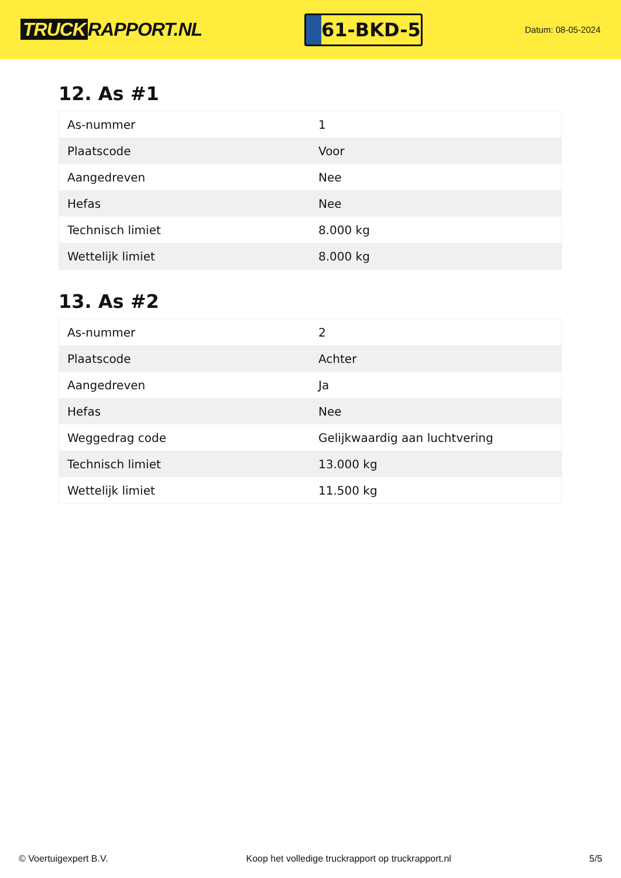TRUCK RAPPORT.NL
61-BKD-5
Datum: 08-05-2024
12. As #1
| As-nummer | 1 |
| Plaatscode | Voor |
| Aangedreven | Nee |
| Hefas | Nee |
| Technisch limiet | 8.000 kg |
| Wettelijk limiet | 8.000 kg |
13. As #2
| As-nummer | 2 |
| Plaatscode | Achter |
| Aangedreven | Ja |
| Hefas | Nee |
| Weggedrag code | Gelijkwaardig aan luchtvering |
| Technisch limiet | 13.000 kg |
| Wettelijk limiet | 11.500 kg |
© Voertuigexpert B.V. Koop het volledige truckrapport op truckrapport.nl 5/5